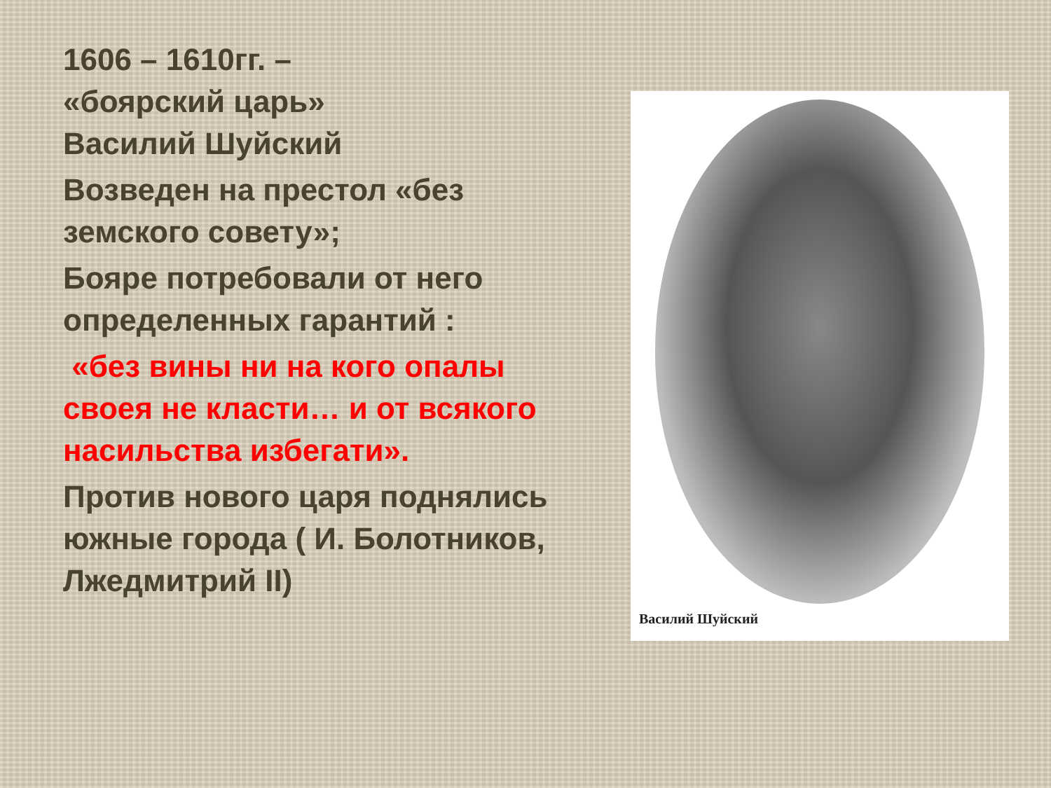1606 – 1610гг. –
«боярский царь»
Василий Шуйский
Возведен на престол «без земского совету»;
Бояре потребовали от него определенных гарантий :
«без вины ни на кого опалы своея не класти… и от всякого насильства избегати».
Против нового царя поднялись южные города ( И. Болотников, Лжедмитрий II)
Василий Шуйский